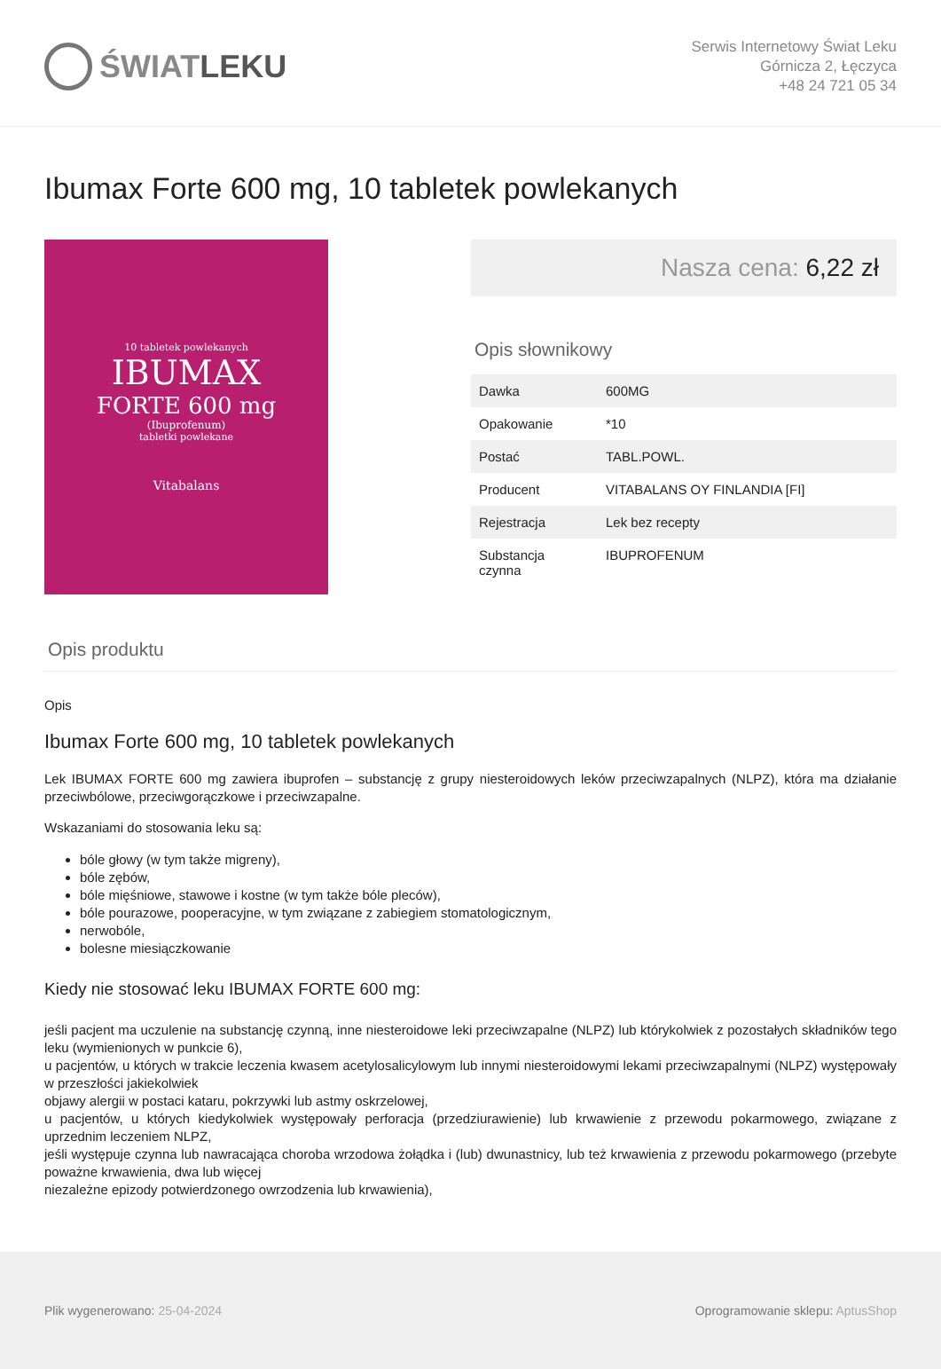ŚWIAT LEKU
Serwis Internetowy Świat Leku
Górnicza 2, Łęczyca
+48 24 721 05 34
Ibumax Forte 600 mg, 10 tabletek powlekanych
10 tabletek powlekanych
IBUMAX
FORTE 600 mg
(Ibuprofenum)
tabletki powlekane
Vitabalans
Nasza cena: 6,22 zł
Opis słownikowy
| Dawka | 600MG |
| Opakowanie | *10 |
| Postać | TABL.POWL. |
| Producent | VITABALANS OY FINLANDIA [FI] |
| Rejestracja | Lek bez recepty |
| Substancja czynna | IBUPROFENUM |
Opis produktu
Opis
Ibumax Forte 600 mg, 10 tabletek powlekanych
Lek IBUMAX FORTE 600 mg zawiera ibuprofen – substancję z grupy niesteroidowych leków przeciwzapalnych (NLPZ), która ma działanie przeciwbólowe, przeciwgorączkowe i przeciwzapalne.
Wskazaniami do stosowania leku są:
bóle głowy (w tym także migreny),
bóle zębów,
bóle mięśniowe, stawowe i kostne (w tym także bóle pleców),
bóle pourazowe, pooperacyjne, w tym związane z zabiegiem stomatologicznym,
nerwobóle,
bolesne miesiączkowanie
Kiedy nie stosować leku IBUMAX FORTE 600 mg:
jeśli pacjent ma uczulenie na substancję czynną, inne niesteroidowe leki przeciwzapalne (NLPZ) lub którykolwiek z pozostałych składników tego leku (wymienionych w punkcie 6),
u pacjentów, u których w trakcie leczenia kwasem acetylosalicylowym lub innymi niesteroidowymi lekami przeciwzapalnymi (NLPZ) występowały w przeszłości jakiekolwiek
objawy alergii w postaci kataru, pokrzywki lub astmy oskrzelowej,
u pacjentów, u których kiedykolwiek występowały perforacja (przedziurawienie) lub krwawienie z przewodu pokarmowego, związane z uprzednim leczeniem NLPZ,
jeśli występuje czynna lub nawracająca choroba wrzodowa żołądka i (lub) dwunastnicy, lub też krwawienia z przewodu pokarmowego (przebyte poważne krwawienia, dwa lub więcej
niezależne epizody potwierdzonego owrzodzenia lub krwawienia),
Plik wygenerowano: 25-04-2024 Oprogramowanie sklepu: AptusShop